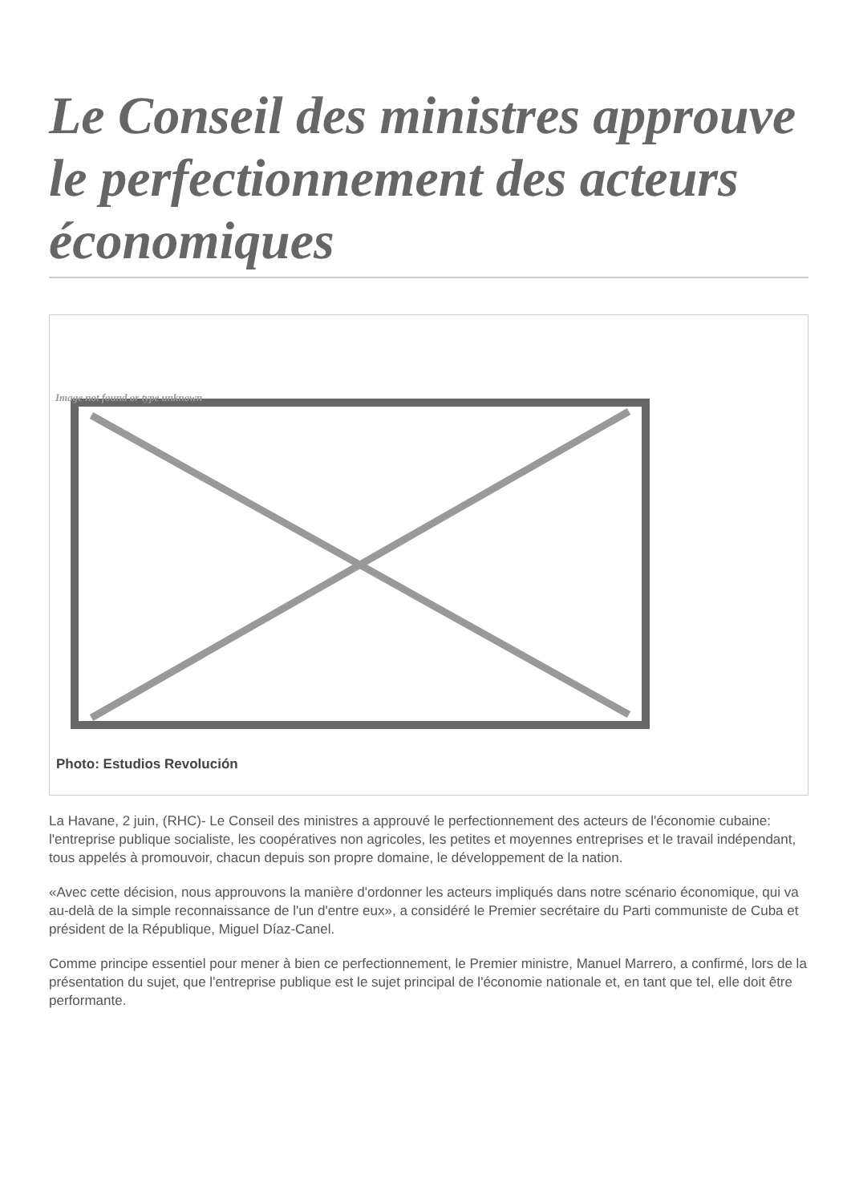Le Conseil des ministres approuve le perfectionnement des acteurs économiques
Image not found or type unknown
Photo: Estudios Revolución
La Havane, 2 juin, (RHC)- Le Conseil des ministres a approuvé le perfectionnement des acteurs de l'économie cubaine: l'entreprise publique socialiste, les coopératives non agricoles, les petites et moyennes entreprises et le travail indépendant, tous appelés à promouvoir, chacun depuis son propre domaine, le développement de la nation.
«Avec cette décision, nous approuvons la manière d'ordonner les acteurs impliqués dans notre scénario économique, qui va au-delà de la simple reconnaissance de l'un d'entre eux», a considéré le Premier secrétaire du Parti communiste de Cuba et président de la République, Miguel Díaz-Canel.
Comme principe essentiel pour mener à bien ce perfectionnement, le Premier ministre, Manuel Marrero, a confirmé, lors de la présentation du sujet, que l'entreprise publique est le sujet principal de l'économie nationale et, en tant que tel, elle doit être performante.